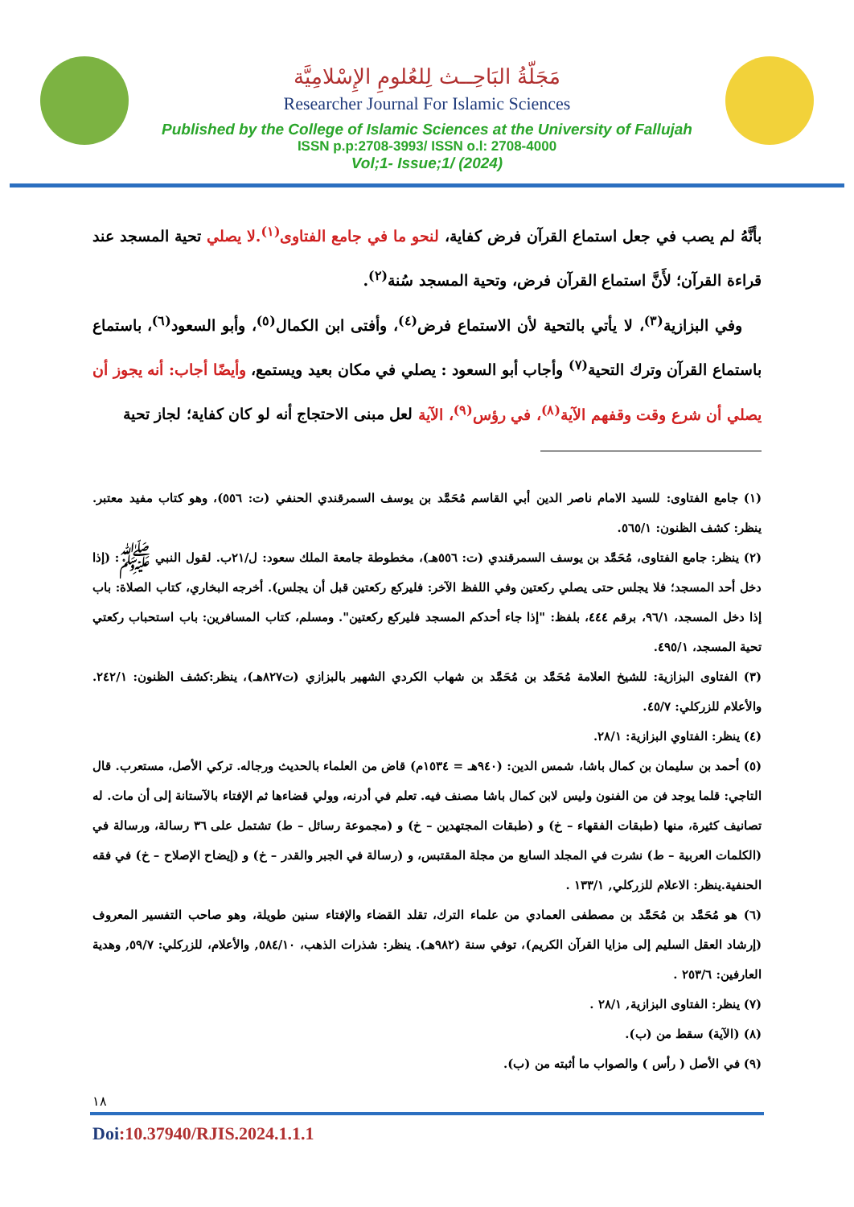مَجَلّةُ البَاحِــث لِلعُلومِ الإِسْلامِيَّة
Researcher Journal For Islamic Sciences
Published by the College of Islamic Sciences at the University of Fallujah
ISSN p.p:2708-3993/ ISSN o.l: 2708-4000
Vol;1- Issue;1/ (2024)
بأنَّهُ لم يصب في جعل استماع القرآن فرض كفاية، لنحو ما في جامع الفتاوى<sup>(١)</sup>.لا يصلي تحية المسجد عند قراءة القرآن؛ لأَنَّ استماع القرآن فرض، وتحية المسجد سُنة<sup>(٢)</sup>.
وفي البزازية<sup>(٣)</sup>، لا يأتي بالتحية لأن الاستماع فرض<sup>(٤)</sup>، وأفتى ابن الكمال<sup>(٥)</sup>، وأبو السعود<sup>(٦)</sup>، باستماع باستماع القرآن وترك التحية<sup>(٧)</sup> وأجاب أبو السعود : يصلي في مكان بعيد ويستمع، وأيضًا أجاب: أنه يجوز أن يصلي أن شرع وقت وقفهم الآية<sup>(٨)</sup>، في رؤس<sup>(٩)</sup>، الآية لعل مبنى الاحتجاج أنه لو كان كفاية؛ لجاز تحية
(١) جامع الفتاوى: للسيد الامام ناصر الدين أبي القاسم مُحَمَّد بن يوسف السمرقندي الحنفي (ت: ٥٥٦)، وهو كتاب مفيد معتبر. ينظر: كشف الظنون: ٥٦٥/١.
(٢) ينظر: جامع الفتاوى، مُحَمَّد بن يوسف السمرقندي (ت: ٥٥٦هـ)، مخطوطة جامعة الملك سعود: ل/٢١ب. لقول النبي ﷺ: (إذا دخل أحد المسجد؛ فلا يجلس حتى يصلي ركعتين وفي اللفظ الآخر: فليركع ركعتين قبل أن يجلس). أخرجه البخاري، كتاب الصلاة: باب إذا دخل المسجد، ٩٦/١، برقم ٤٤٤، بلفظ: "إذا جاء أحدكم المسجد فليركع ركعتين". ومسلم، كتاب المسافرين: باب استحباب ركعتي تحية المسجد، ٤٩٥/١.
(٣) الفتاوى البزازية: للشيخ العلامة مُحَمَّد بن مُحَمَّد بن شهاب الكردي الشهير بالبزازي (ت٨٢٧هـ)، ينظر:كشف الظنون: ٢٤٢/١. والأعلام للزركلي: ٤٥/٧.
(٤) ينظر: الفتاوي البزازية: ٢٨/١.
(٥) أحمد بن سليمان بن كمال باشا، شمس الدين: (٩٤٠هـ = ١٥٣٤م) قاض من العلماء بالحديث ورجاله. تركي الأصل، مستعرب. قال التاجي: قلما يوجد فن من الفنون وليس لابن كمال باشا مصنف فيه. تعلم في أدرنه، وولي قضاءها ثم الإفتاء بالآستانة إلى أن مات. له تصانيف كثيرة، منها (طبقات الفقهاء – خ) و (طبقات المجتهدين – خ) و (مجموعة رسائل – ط) تشتمل على ٣٦ رسالة، ورسالة في (الكلمات العربية – ط) نشرت في المجلد السابع من مجلة المقتبس، و (رسالة في الجبر والقدر – خ) و (إيضاح الإصلاح – خ) في فقه الحنفية.ينظر: الاعلام للزركلي, ١٣٣/١ .
(٦) هو مُحَمَّد بن مُحَمَّد بن مصطفى العمادي من علماء الترك، تقلد القضاء والإفتاء سنين طويلة، وهو صاحب التفسير المعروف (إرشاد العقل السليم إلى مزايا القرآن الكريم)، توفي سنة (٩٨٢هـ). ينظر: شذرات الذهب، ٥٨٤/١٠, والأعلام، للزركلي: ٥٩/٧, وهدية العارفين: ٢٥٣/٦ .
(٧) ينظر: الفتاوى البزازية, ٢٨/١ .
(٨) (الآية) سقط من (ب).
(٩) في الأصل ( رأس ) والصواب ما أثبته من (ب).
١٨
Doi:10.37940/RJIS.2024.1.1.1